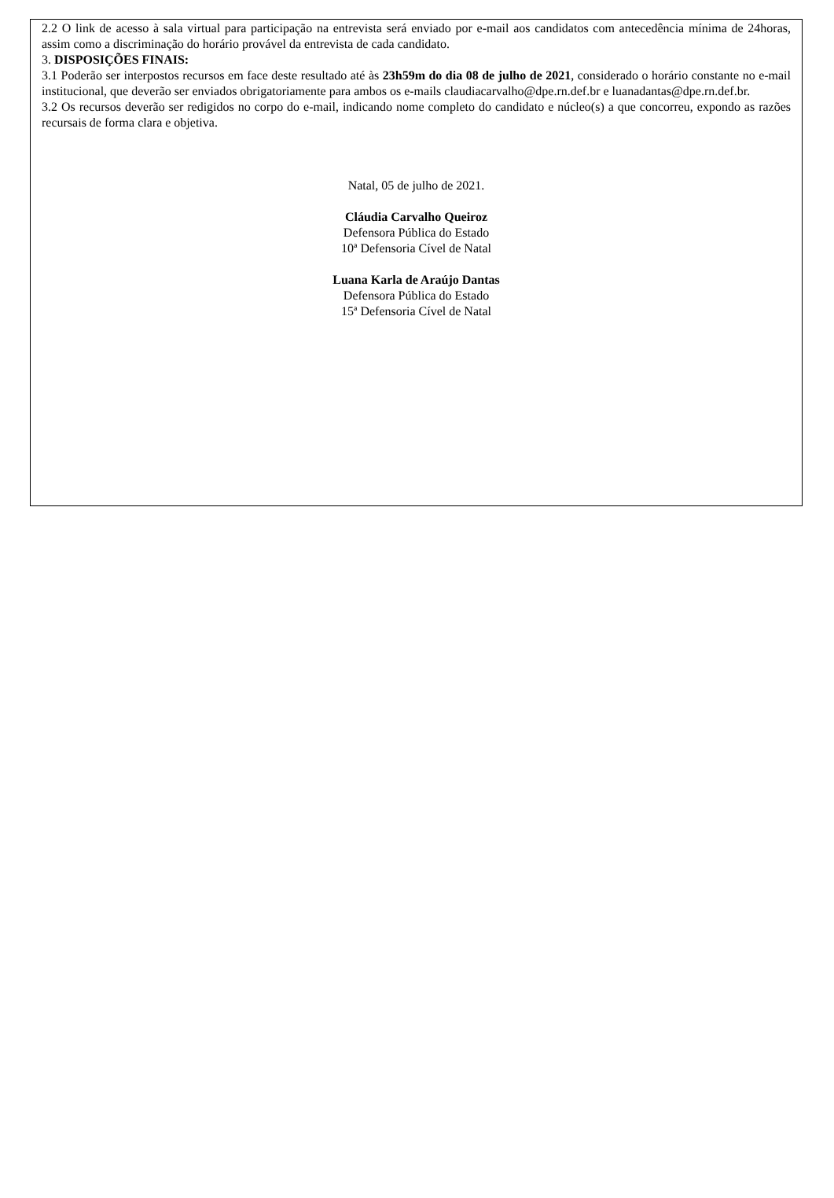2.2 O link de acesso à sala virtual para participação na entrevista será enviado por e-mail aos candidatos com antecedência mínima de 24horas, assim como a discriminação do horário provável da entrevista de cada candidato.
3. DISPOSIÇÕES FINAIS:
3.1 Poderão ser interpostos recursos em face deste resultado até às 23h59m do dia 08 de julho de 2021, considerado o horário constante no e-mail institucional, que deverão ser enviados obrigatoriamente para ambos os e-mails claudiacarvalho@dpe.rn.def.br e luanadantas@dpe.rn.def.br.
3.2 Os recursos deverão ser redigidos no corpo do e-mail, indicando nome completo do candidato e núcleo(s) a que concorreu, expondo as razões recursais de forma clara e objetiva.
Natal, 05 de julho de 2021.
Cláudia Carvalho Queiroz
Defensora Pública do Estado
10ª Defensoria Cível de Natal
Luana Karla de Araújo Dantas
Defensora Pública do Estado
15ª Defensoria Cível de Natal